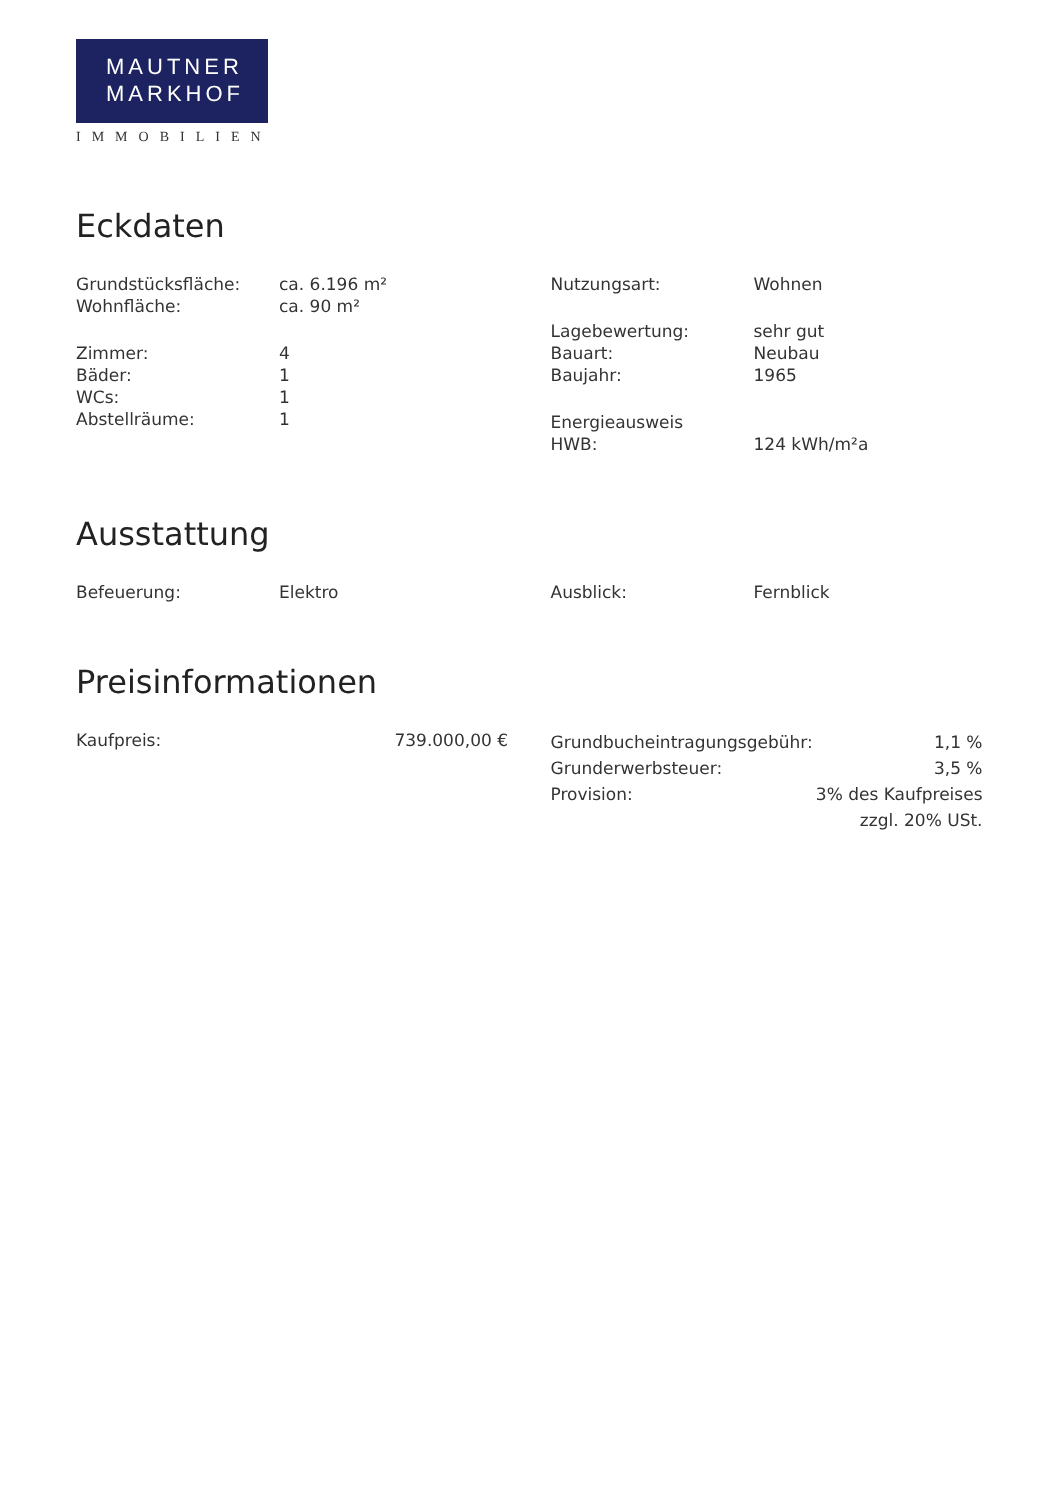MAUTNER
MARKHOF
IMMOBILIEN
Eckdaten
| Grundstücksfläche: | ca. 6.196 m² |
| Wohnfläche: | ca. 90 m² |
| Zimmer: | 4 |
| Bäder: | 1 |
| WCs: | 1 |
| Abstellräume: | 1 |
| Nutzungsart: | Wohnen |
| Lagebewertung: | sehr gut |
| Bauart: | Neubau |
| Baujahr: | 1965 |
| Energieausweis | |
| HWB: | 124 kWh/m²a |
Ausstattung
| Befeuerung: | Elektro |
| Ausblick: | Fernblick |
Preisinformationen
| Kaufpreis: | 739.000,00 € |
| Grundbucheintragungsgebühr: | 1,1 % |
| Grunderwerbsteuer: | 3,5 % |
| Provision: | 3% des Kaufpreises zzgl. 20% USt. |